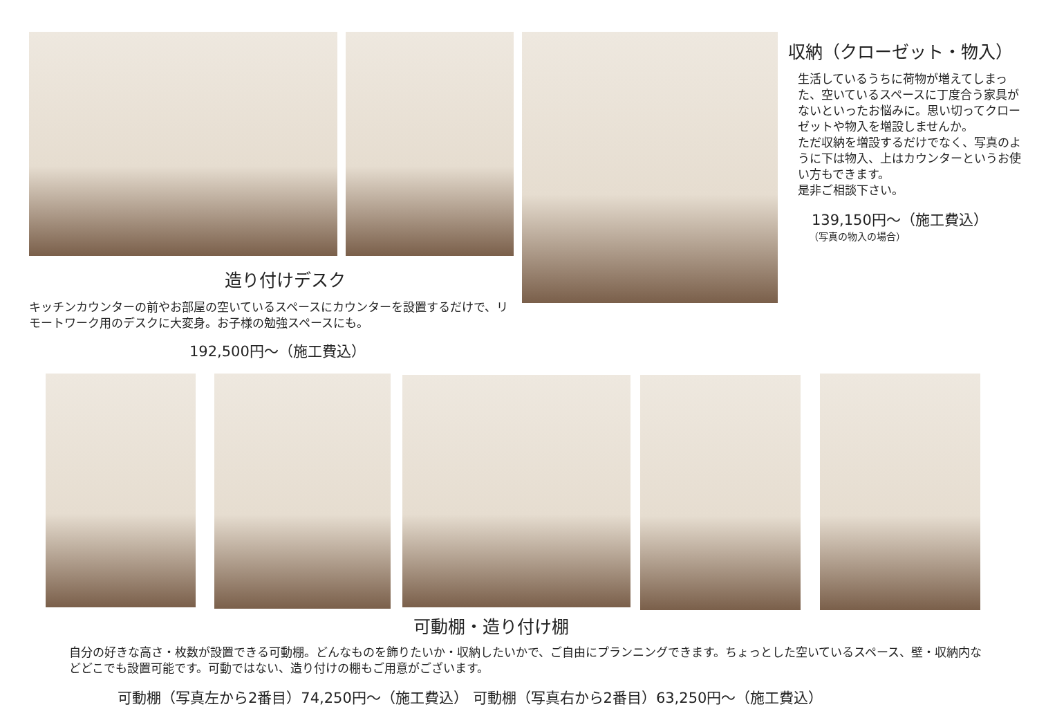収納（クローゼット・物入）
生活しているうちに荷物が増えてしまった、空いているスペースに丁度合う家具がないといったお悩みに。思い切ってクローゼットや物入を増設しませんか。
ただ収納を増設するだけでなく、写真のように下は物入、上はカウンターというお使い方もできます。
是非ご相談下さい。
139,150円～（施工費込）
（写真の物入の場合）
造り付けデスク
キッチンカウンターの前やお部屋の空いているスペースにカウンターを設置するだけで、リモートワーク用のデスクに大変身。お子様の勉強スペースにも。
192,500円～（施工費込）
可動棚・造り付け棚
自分の好きな高さ・枚数が設置できる可動棚。どんなものを飾りたいか・収納したいかで、ご自由にプランニングできます。ちょっとした空いているスペース、壁・収納内などどこでも設置可能です。可動ではない、造り付けの棚もご用意がございます。
可動棚（写真左から2番目）74,250円～（施工費込） 可動棚（写真右から2番目）63,250円～（施工費込）